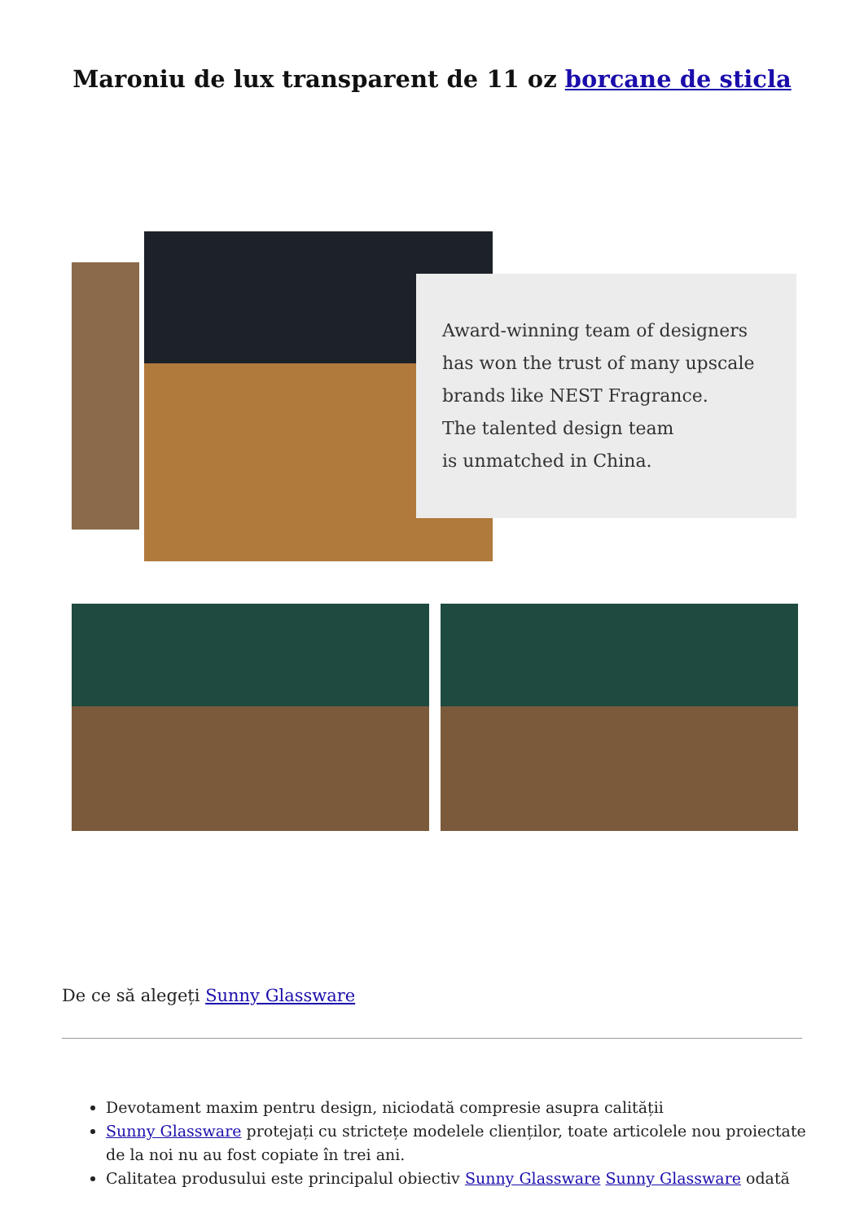Maroniu de lux transparent de 11 oz borcane de sticla
Award-winning team of designers
has won the trust of many upscale
brands like NEST Fragrance.
The talented design team
is unmatched in China.
De ce să alegeți Sunny Glassware
Devotament maxim pentru design, niciodată compresie asupra calității
Sunny Glassware protejați cu strictețe modelele clienților, toate articolele nou proiectate de la noi nu au fost copiate în trei ani.
Calitatea produsului este principalul obiectiv Sunny Glassware Sunny Glassware odată